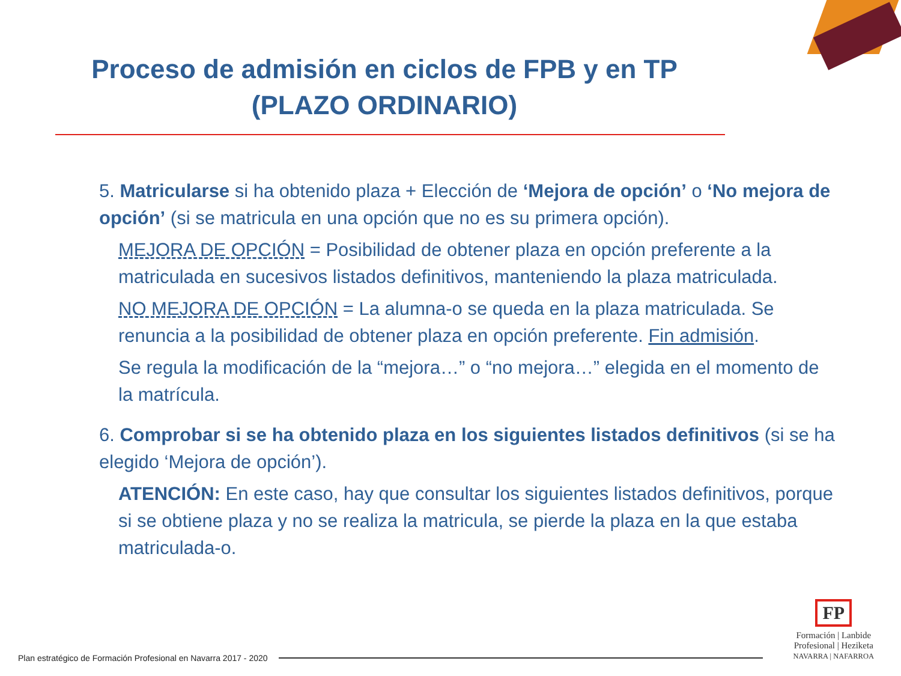Proceso de admisión en ciclos de FPB y en TP
(PLAZO ORDINARIO)
5. Matricularse si ha obtenido plaza + Elección de ‘Mejora de opción’ o ‘No mejora de opción’ (si se matricula en una opción que no es su primera opción).
MEJORA DE OPCIÓN = Posibilidad de obtener plaza en opción preferente a la matriculada en sucesivos listados definitivos, manteniendo la plaza matriculada.
NO MEJORA DE OPCIÓN = La alumna-o se queda en la plaza matriculada. Se renuncia a la posibilidad de obtener plaza en opción preferente. Fin admisión.
Se regula la modificación de la “mejora…” o “no mejora…” elegida en el momento de la matrícula.
6. Comprobar si se ha obtenido plaza en los siguientes listados definitivos (si se ha elegido ‘Mejora de opción’).
ATENCIÓN: En este caso, hay que consultar los siguientes listados definitivos, porque si se obtiene plaza y no se realiza la matricula, se pierde la plaza en la que estaba matriculada-o.
Plan estratégico de Formación Profesional en Navarra 2017 - 2020
FP
Formación | Lanbide
Profesional | Heziketa
NAVARRA | NAFARROA